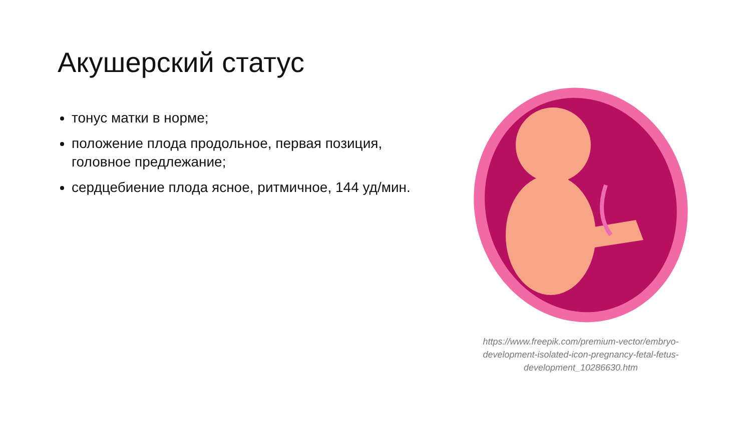Акушерский статус
тонус матки в норме;
положение плода продольное, первая позиция, головное предлежание;
сердцебиение плода ясное, ритмичное, 144 уд/мин.
https://www.freepik.com/premium-vector/embryo-development-isolated-icon-pregnancy-fetal-fetus-development_10286630.htm